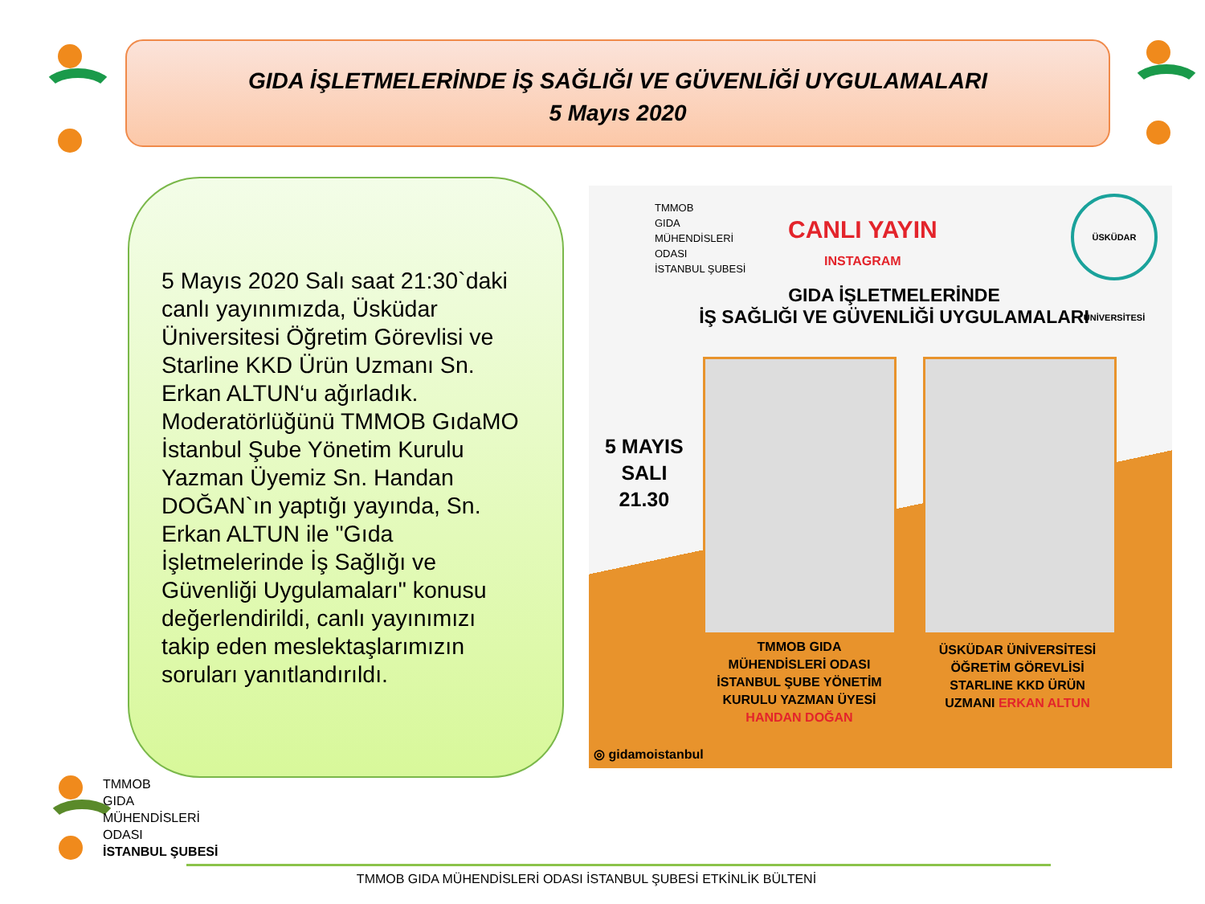GIDA İŞLETMELERİNDE İŞ SAĞLIĞI VE GÜVENLİĞİ UYGULAMALARI
5 Mayıs 2020
5 Mayıs 2020 Salı saat 21:30`daki canlı yayınımızda, Üsküdar Üniversitesi Öğretim Görevlisi ve Starline KKD Ürün Uzmanı Sn. Erkan ALTUN‘u ağırladık. Moderatörlüğünü TMMOB GıdaMO İstanbul Şube Yönetim Kurulu Yazman Üyemiz Sn. Handan DOĞAN`ın yaptığı yayında, Sn. Erkan ALTUN ile "Gıda İşletmelerinde İş Sağlığı ve Güvenliği Uygulamaları" konusu değerlendirildi, canlı yayınımızı takip eden meslektaşlarımızın soruları yanıtlandırıldı.
TMMOB
GIDA
MÜHENDİSLERİ
ODASI
İSTANBUL ŞUBESİ
CANLI YAYIN
INSTAGRAM
ÜSKÜDAR ÜNİVERSİTESİ
GIDA İŞLETMELERİNDE
İŞ SAĞLIĞI VE GÜVENLİĞİ UYGULAMALARI
5 MAYIS
SALI
21.30
TMMOB GIDA MÜHENDİSLERİ ODASI İSTANBUL ŞUBE YÖNETİM KURULU YAZMAN ÜYESİ HANDAN DOĞAN
ÜSKÜDAR ÜNİVERSİTESİ ÖĞRETİM GÖREVLİSİ STARLINE KKD ÜRÜN UZMANI ERKAN ALTUN
◎ gidamoistanbul
TMMOB
GIDA
MÜHENDİSLERİ
ODASI
İSTANBUL ŞUBESİ
TMMOB GIDA MÜHENDİSLERİ ODASI İSTANBUL ŞUBESİ ETKİNLİK BÜLTENİ